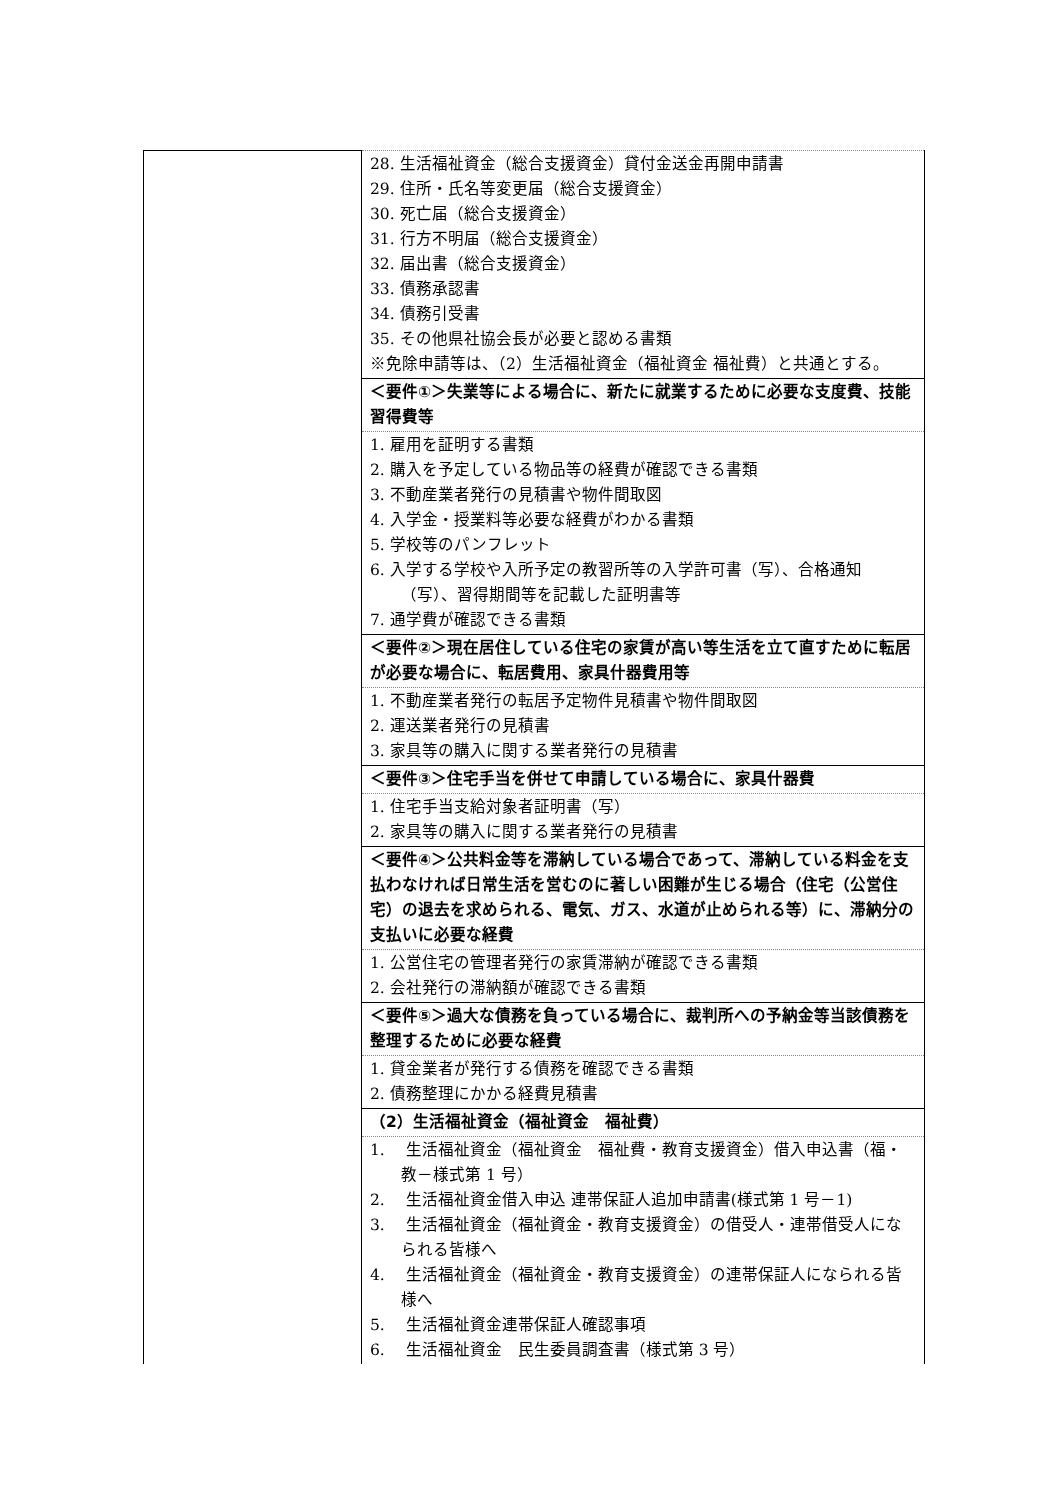| | 28. 生活福祉資金（総合支援資金）貸付金送金再開申請書 29. 住所・氏名等変更届（総合支援資金） 30. 死亡届（総合支援資金） 31. 行方不明届（総合支援資金） 32. 届出書（総合支援資金） 33. 債務承認書 34. 債務引受書 35. その他県社協会長が必要と認める書類 ※免除申請等は、（2）生活福祉資金（福祉資金 福祉費）と共通とする。 |
| | ＜要件①＞失業等による場合に、新たに就業するために必要な支度費、技能習得費等 |
| | 1. 雇用を証明する書類 2. 購入を予定している物品等の経費が確認できる書類 3. 不動産業者発行の見積書や物件間取図 4. 入学金・授業料等必要な経費がわかる書類 5. 学校等のパンフレット 6. 入学する学校や入所予定の教習所等の入学許可書（写）、合格通知（写）、習得期間等を記載した証明書等 7. 通学費が確認できる書類 |
| | ＜要件②＞現在居住している住宅の家賃が高い等生活を立て直すために転居が必要な場合に、転居費用、家具什器費用等 |
| | 1. 不動産業者発行の転居予定物件見積書や物件間取図 2. 運送業者発行の見積書 3. 家具等の購入に関する業者発行の見積書 |
| | ＜要件③＞住宅手当を併せて申請している場合に、家具什器費 |
| | 1. 住宅手当支給対象者証明書（写） 2. 家具等の購入に関する業者発行の見積書 |
| | ＜要件④＞公共料金等を滞納している場合であって、滞納している料金を支払わなければ日常生活を営むのに著しい困難が生じる場合（住宅（公営住宅）の退去を求められる、電気、ガス、水道が止められる等）に、滞納分の支払いに必要な経費 |
| | 1. 公営住宅の管理者発行の家賃滞納が確認できる書類 2. 会社発行の滞納額が確認できる書類 |
| | ＜要件⑤＞過大な債務を負っている場合に、裁判所への予納金等当該債務を整理するために必要な経費 |
| | 1. 貸金業者が発行する債務を確認できる書類 2. 債務整理にかかる経費見積書 |
| | （2）生活福祉資金（福祉資金 福祉費） |
| | 1. 生活福祉資金（福祉資金 福祉費・教育支援資金）借入申込書（福・教－様式第 1 号） 2. 生活福祉資金借入申込 連帯保証人追加申請書(様式第 1 号－1) 3. 生活福祉資金（福祉資金・教育支援資金）の借受人・連帯借受人になられる皆様へ 4. 生活福祉資金（福祉資金・教育支援資金）の連帯保証人になられる皆様へ 5. 生活福祉資金連帯保証人確認事項 6. 生活福祉資金 民生委員調査書（様式第 3 号） |